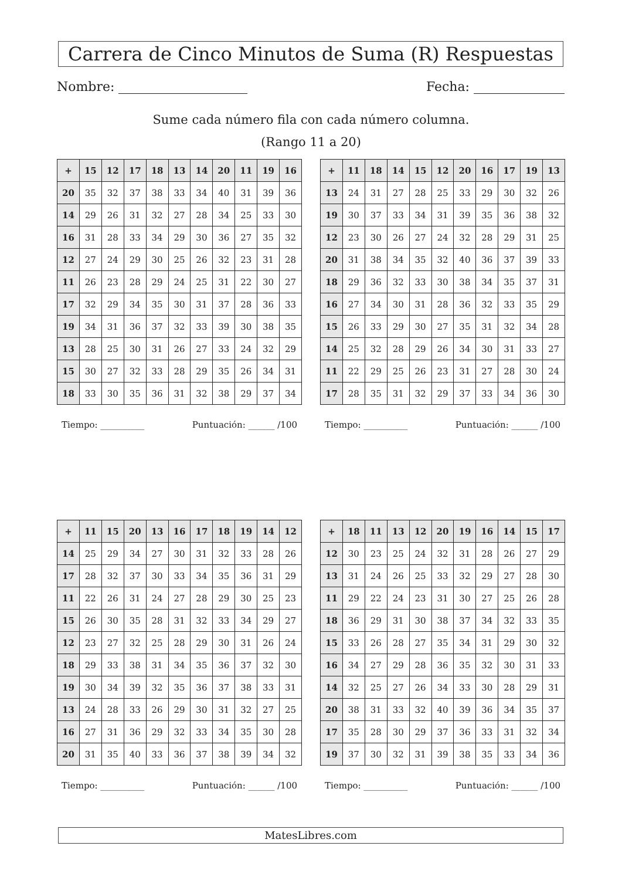Carrera de Cinco Minutos de Suma (R) Respuestas
Nombre: Fecha:
Sume cada número fila con cada número columna.
(Rango 11 a 20)
| + | 15 | 12 | 17 | 18 | 13 | 14 | 20 | 11 | 19 | 16 |
| --- | --- | --- | --- | --- | --- | --- | --- | --- | --- | --- |
| 20 | 35 | 32 | 37 | 38 | 33 | 34 | 40 | 31 | 39 | 36 |
| 14 | 29 | 26 | 31 | 32 | 27 | 28 | 34 | 25 | 33 | 30 |
| 16 | 31 | 28 | 33 | 34 | 29 | 30 | 36 | 27 | 35 | 32 |
| 12 | 27 | 24 | 29 | 30 | 25 | 26 | 32 | 23 | 31 | 28 |
| 11 | 26 | 23 | 28 | 29 | 24 | 25 | 31 | 22 | 30 | 27 |
| 17 | 32 | 29 | 34 | 35 | 30 | 31 | 37 | 28 | 36 | 33 |
| 19 | 34 | 31 | 36 | 37 | 32 | 33 | 39 | 30 | 38 | 35 |
| 13 | 28 | 25 | 30 | 31 | 26 | 27 | 33 | 24 | 32 | 29 |
| 15 | 30 | 27 | 32 | 33 | 28 | 29 | 35 | 26 | 34 | 31 |
| 18 | 33 | 30 | 35 | 36 | 31 | 32 | 38 | 29 | 37 | 34 |
Tiempo: __________ Puntuación: ______ /100
| + | 11 | 18 | 14 | 15 | 12 | 20 | 16 | 17 | 19 | 13 |
| --- | --- | --- | --- | --- | --- | --- | --- | --- | --- | --- |
| 13 | 24 | 31 | 27 | 28 | 25 | 33 | 29 | 30 | 32 | 26 |
| 19 | 30 | 37 | 33 | 34 | 31 | 39 | 35 | 36 | 38 | 32 |
| 12 | 23 | 30 | 26 | 27 | 24 | 32 | 28 | 29 | 31 | 25 |
| 20 | 31 | 38 | 34 | 35 | 32 | 40 | 36 | 37 | 39 | 33 |
| 18 | 29 | 36 | 32 | 33 | 30 | 38 | 34 | 35 | 37 | 31 |
| 16 | 27 | 34 | 30 | 31 | 28 | 36 | 32 | 33 | 35 | 29 |
| 15 | 26 | 33 | 29 | 30 | 27 | 35 | 31 | 32 | 34 | 28 |
| 14 | 25 | 32 | 28 | 29 | 26 | 34 | 30 | 31 | 33 | 27 |
| 11 | 22 | 29 | 25 | 26 | 23 | 31 | 27 | 28 | 30 | 24 |
| 17 | 28 | 35 | 31 | 32 | 29 | 37 | 33 | 34 | 36 | 30 |
Tiempo: __________ Puntuación: ______ /100
| + | 11 | 15 | 20 | 13 | 16 | 17 | 18 | 19 | 14 | 12 |
| --- | --- | --- | --- | --- | --- | --- | --- | --- | --- | --- |
| 14 | 25 | 29 | 34 | 27 | 30 | 31 | 32 | 33 | 28 | 26 |
| 17 | 28 | 32 | 37 | 30 | 33 | 34 | 35 | 36 | 31 | 29 |
| 11 | 22 | 26 | 31 | 24 | 27 | 28 | 29 | 30 | 25 | 23 |
| 15 | 26 | 30 | 35 | 28 | 31 | 32 | 33 | 34 | 29 | 27 |
| 12 | 23 | 27 | 32 | 25 | 28 | 29 | 30 | 31 | 26 | 24 |
| 18 | 29 | 33 | 38 | 31 | 34 | 35 | 36 | 37 | 32 | 30 |
| 19 | 30 | 34 | 39 | 32 | 35 | 36 | 37 | 38 | 33 | 31 |
| 13 | 24 | 28 | 33 | 26 | 29 | 30 | 31 | 32 | 27 | 25 |
| 16 | 27 | 31 | 36 | 29 | 32 | 33 | 34 | 35 | 30 | 28 |
| 20 | 31 | 35 | 40 | 33 | 36 | 37 | 38 | 39 | 34 | 32 |
Tiempo: __________ Puntuación: ______ /100
| + | 18 | 11 | 13 | 12 | 20 | 19 | 16 | 14 | 15 | 17 |
| --- | --- | --- | --- | --- | --- | --- | --- | --- | --- | --- |
| 12 | 30 | 23 | 25 | 24 | 32 | 31 | 28 | 26 | 27 | 29 |
| 13 | 31 | 24 | 26 | 25 | 33 | 32 | 29 | 27 | 28 | 30 |
| 11 | 29 | 22 | 24 | 23 | 31 | 30 | 27 | 25 | 26 | 28 |
| 18 | 36 | 29 | 31 | 30 | 38 | 37 | 34 | 32 | 33 | 35 |
| 15 | 33 | 26 | 28 | 27 | 35 | 34 | 31 | 29 | 30 | 32 |
| 16 | 34 | 27 | 29 | 28 | 36 | 35 | 32 | 30 | 31 | 33 |
| 14 | 32 | 25 | 27 | 26 | 34 | 33 | 30 | 28 | 29 | 31 |
| 20 | 38 | 31 | 33 | 32 | 40 | 39 | 36 | 34 | 35 | 37 |
| 17 | 35 | 28 | 30 | 29 | 37 | 36 | 33 | 31 | 32 | 34 |
| 19 | 37 | 30 | 32 | 31 | 39 | 38 | 35 | 33 | 34 | 36 |
Tiempo: __________ Puntuación: ______ /100
MatesLibres.com